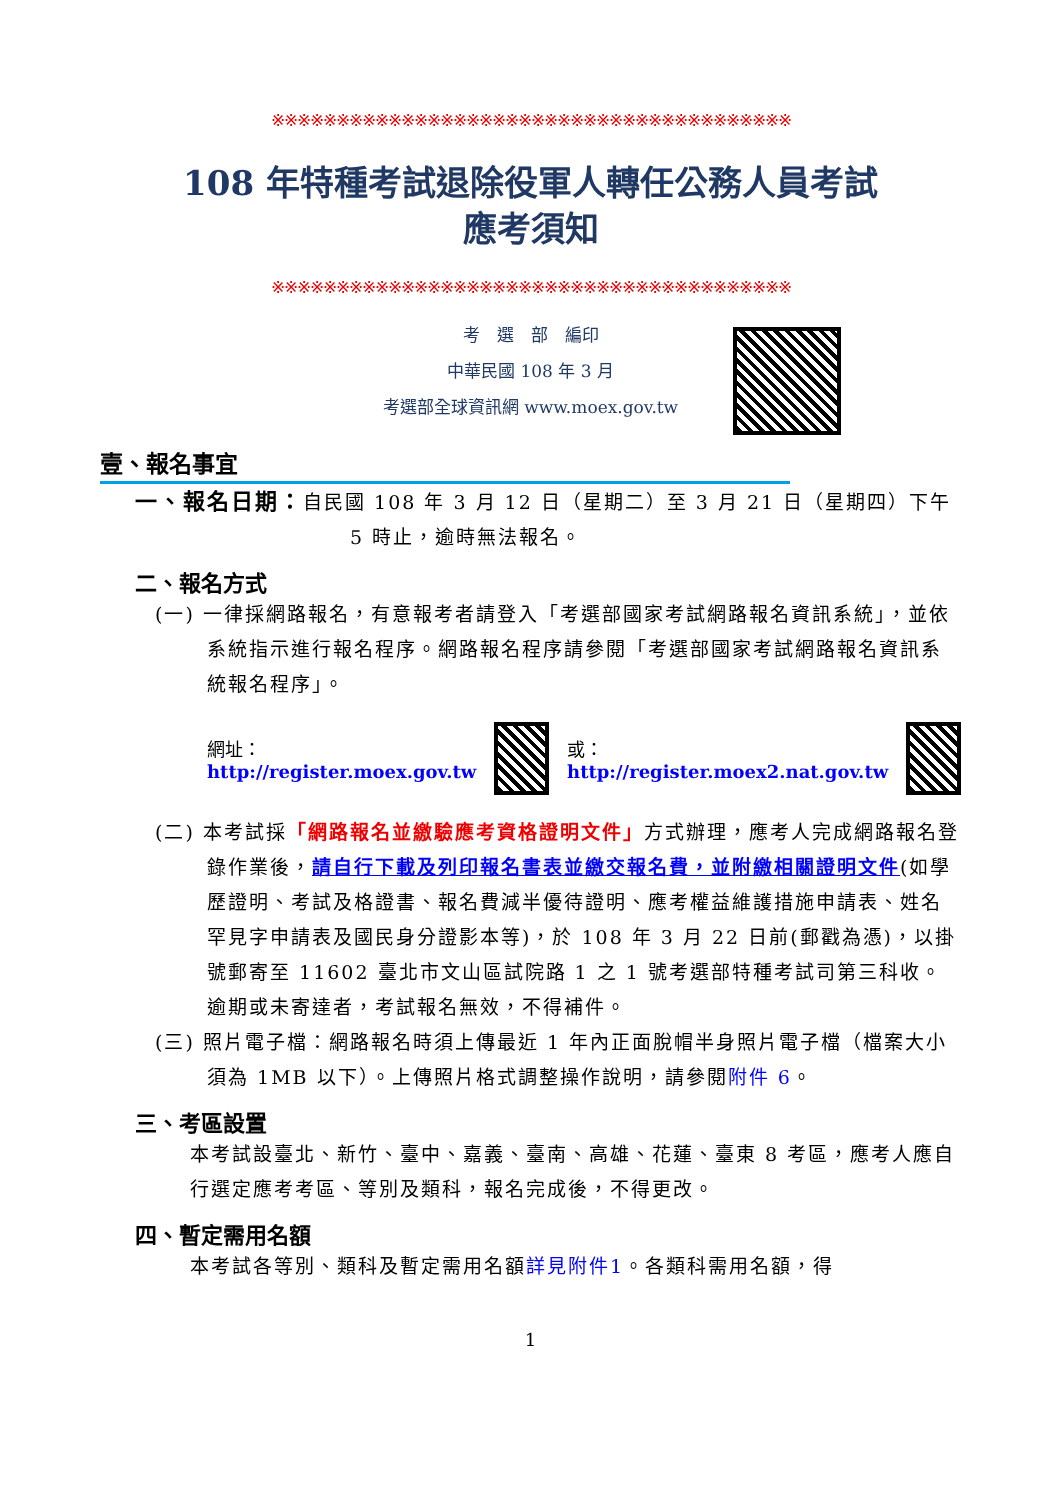※※※※※※※※※※※※※※※※※※※※※※※※※※※※※※※※※※※※※※※※
108 年特種考試退除役軍人轉任公務人員考試
應考須知
※※※※※※※※※※※※※※※※※※※※※※※※※※※※※※※※※※※※※※※※
考　選　部　編印
中華民國 108 年 3 月
考選部全球資訊網 www.moex.gov.tw
壹、報名事宜
一、報名日期：自民國 108 年 3 月 12 日（星期二）至 3 月 21 日（星期四）下午 5 時止，逾時無法報名。
二、報名方式
(一) 一律採網路報名，有意報考者請登入「考選部國家考試網路報名資訊系統」，並依系統指示進行報名程序。網路報名程序請參閱「考選部國家考試網路報名資訊系統報名程序」。
網址：http://register.moex.gov.tw 或：http://register.moex2.nat.gov.tw
(二) 本考試採「網路報名並繳驗應考資格證明文件」方式辦理，應考人完成網路報名登錄作業後，請自行下載及列印報名書表並繳交報名費，並附繳相關證明文件(如學歷證明、考試及格證書、報名費減半優待證明、應考權益維護措施申請表、姓名罕見字申請表及國民身分證影本等)，於 108 年 3 月 22 日前(郵戳為憑)，以掛號郵寄至 11602 臺北市文山區試院路 1 之 1 號考選部特種考試司第三科收。逾期或未寄達者，考試報名無效，不得補件。
(三) 照片電子檔：網路報名時須上傳最近 1 年內正面脫帽半身照片電子檔（檔案大小須為 1MB 以下）。上傳照片格式調整操作說明，請參閱附件 6。
三、考區設置
本考試設臺北、新竹、臺中、嘉義、臺南、高雄、花蓮、臺東 8 考區，應考人應自行選定應考考區、等別及類科，報名完成後，不得更改。
四、暫定需用名額
本考試各等別、類科及暫定需用名額詳見附件1。各類科需用名額，得
1